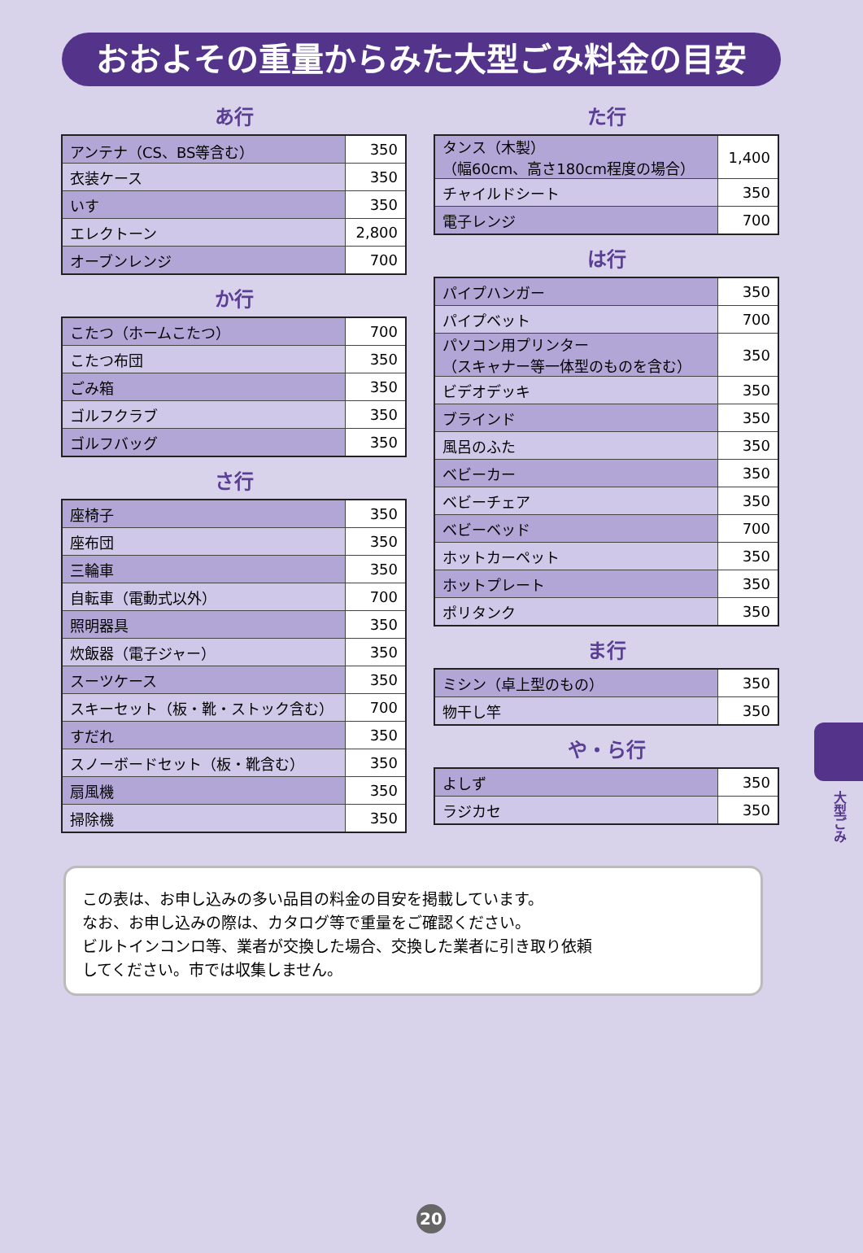おおよその重量からみた大型ごみ料金の目安
あ行
| アンテナ（CS、BS等含む） | 350 |
| 衣装ケース | 350 |
| いす | 350 |
| エレクトーン | 2,800 |
| オーブンレンジ | 700 |
か行
| こたつ（ホームこたつ） | 700 |
| こたつ布団 | 350 |
| ごみ箱 | 350 |
| ゴルフクラブ | 350 |
| ゴルフバッグ | 350 |
さ行
| 座椅子 | 350 |
| 座布団 | 350 |
| 三輪車 | 350 |
| 自転車（電動式以外） | 700 |
| 照明器具 | 350 |
| 炊飯器（電子ジャー） | 350 |
| スーツケース | 350 |
| スキーセット（板・靴・ストック含む） | 700 |
| すだれ | 350 |
| スノーボードセット（板・靴含む） | 350 |
| 扇風機 | 350 |
| 掃除機 | 350 |
た行
| タンス（木製） （幅60cm、高さ180cm程度の場合） | 1,400 |
| チャイルドシート | 350 |
| 電子レンジ | 700 |
は行
| パイプハンガー | 350 |
| パイプベット | 700 |
| パソコン用プリンター （スキャナー等一体型のものを含む） | 350 |
| ビデオデッキ | 350 |
| ブラインド | 350 |
| 風呂のふた | 350 |
| ベビーカー | 350 |
| ベビーチェア | 350 |
| ベビーベッド | 700 |
| ホットカーペット | 350 |
| ホットプレート | 350 |
| ポリタンク | 350 |
ま行
| ミシン（卓上型のもの） | 350 |
| 物干し竿 | 350 |
や・ら行
| よしず | 350 |
| ラジカセ | 350 |
この表は、お申し込みの多い品目の料金の目安を掲載しています。
なお、お申し込みの際は、カタログ等で重量をご確認ください。
ビルトインコンロ等、業者が交換した場合、交換した業者に引き取り依頼
してください。市では収集しません。
大型ごみ
20